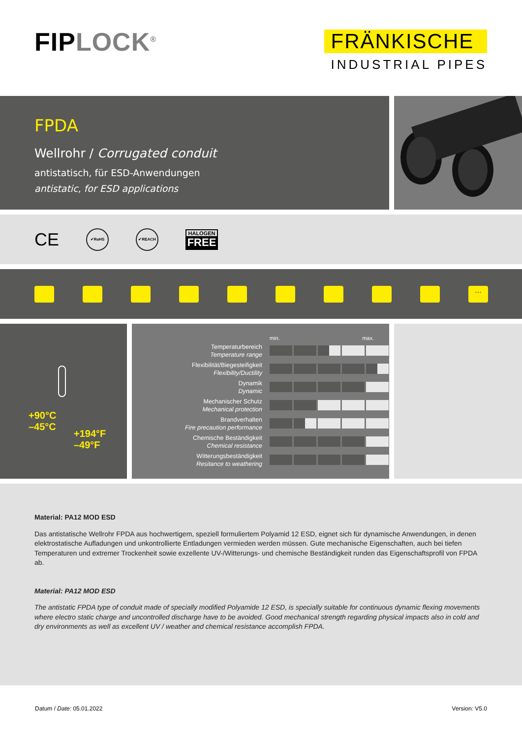FIPLOCK<sup>®</sup>
FRÄNKISCHE
INDUSTRIAL PIPES
FPDA
Wellrohr / Corrugated conduit
antistatisch, für ESD-Anwendungen
antistatic, for ESD applications
CE
✔RoHS ✔REACH
HALOGEN
FREE
...
+90°C
–45°C
+194°F
–49°F
| | min. max. |
| Temperaturbereich Temperature range | |
| Flexibilität/Biegesteifigkeit Flexibility/Ductility | |
| Dynamik Dynamic | |
| Mechanischer Schutz Mechanical protection | |
| Brandverhalten Fire precaution performance | |
| Chemische Beständigkeit Chemical resistance | |
| Witterungsbeständigkeit Resitance to weathering | |
Material: PA12 MOD ESD
Das antistatische Wellrohr FPDA aus hochwertigem, speziell formuliertem Polyamid 12 ESD, eignet sich für dynamische Anwendungen, in denen elektrostatische Aufladungen und unkontrollierte Entladungen vermieden werden müssen. Gute mechanische Eigenschaften, auch bei tiefen Temperaturen und extremer Trockenheit sowie exzellente UV-/Witterungs- und chemische Beständigkeit runden das Eigenschaftsprofil von FPDA ab.
Material: PA12 MOD ESD
The antistatic FPDA type of conduit made of specially modified Polyamide 12 ESD, is specially suitable for continuous dynamic flexing movements where electro static charge and uncontrolled discharge have to be avoided. Good mechanical strength regarding physical impacts also in cold and dry environments as well as excellent UV / weather and chemical resistance accomplish FPDA.
Datum / Date: 05.01.2022 Version: V5.0